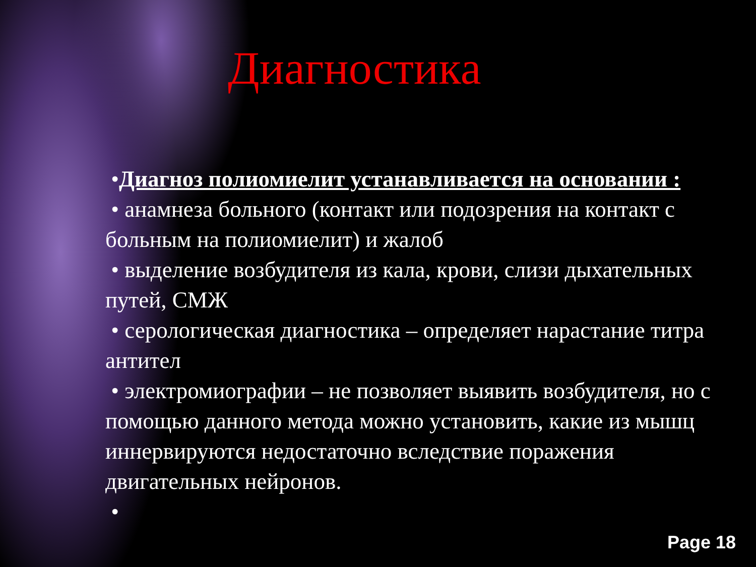Диагностика
•Диагноз полиомиелит устанавливается на основании :
• анамнеза больного (контакт или подозрения на контакт с больным на полиомиелит) и жалоб
• выделение возбудителя из кала, крови, слизи дыхательных путей, СМЖ
• серологическая диагностика – определяет нарастание титра антител
• электромиографии – не позволяет выявить возбудителя, но с помощью данного метода можно установить, какие из мышц иннервируются недостаточно вследствие поражения двигательных нейронов.
•
Page 18